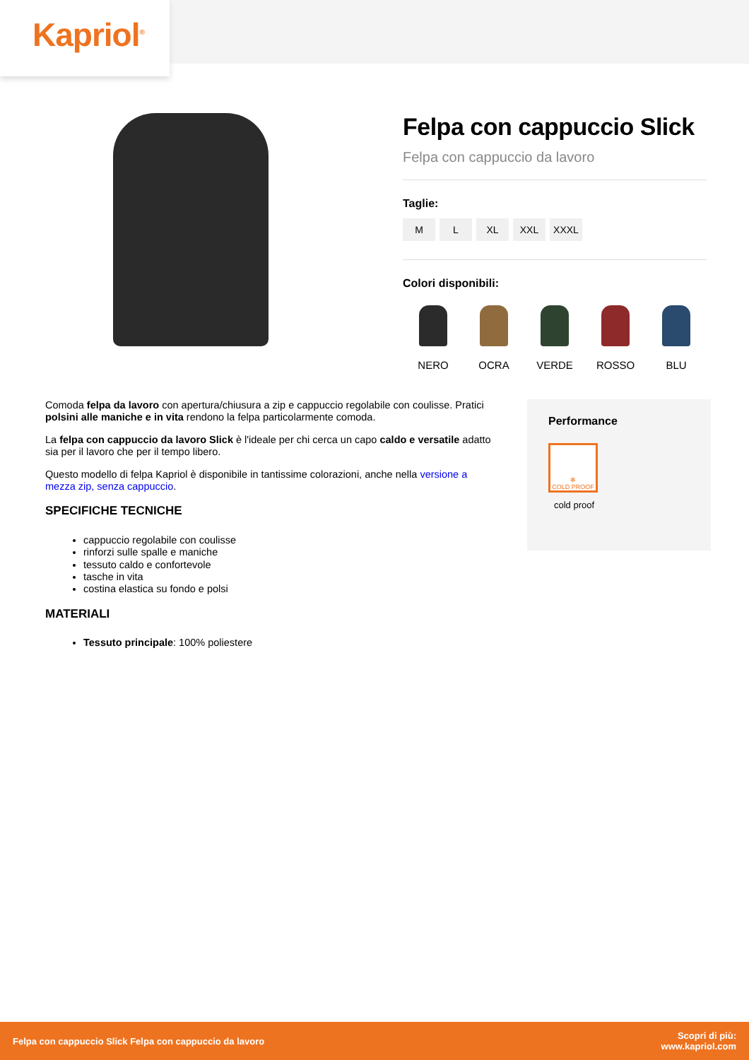Kapriol<sup>®</sup>
Felpa con cappuccio Slick
Felpa con cappuccio da lavoro
Taglie:
M L XL XXL XXXL
Colori disponibili:
NERO OCRA VERDE ROSSO BLU
Comoda felpa da lavoro con apertura/chiusura a zip e cappuccio regolabile con coulisse. Pratici polsini alle maniche e in vita rendono la felpa particolarmente comoda.
La felpa con cappuccio da lavoro Slick è l'ideale per chi cerca un capo caldo e versatile adatto sia per il lavoro che per il tempo libero.
Questo modello di felpa Kapriol è disponibile in tantissime colorazioni, anche nella versione a mezza zip, senza cappuccio.
SPECIFICHE TECNICHE
cappuccio regolabile con coulisse
rinforzi sulle spalle e maniche
tessuto caldo e confortevole
tasche in vita
costina elastica su fondo e polsi
MATERIALI
Tessuto principale: 100% poliestere
Performance
✻
COLD PROOF
cold proof
Felpa con cappuccio Slick Felpa con cappuccio da lavoro Scopri di più:
www.kapriol.com